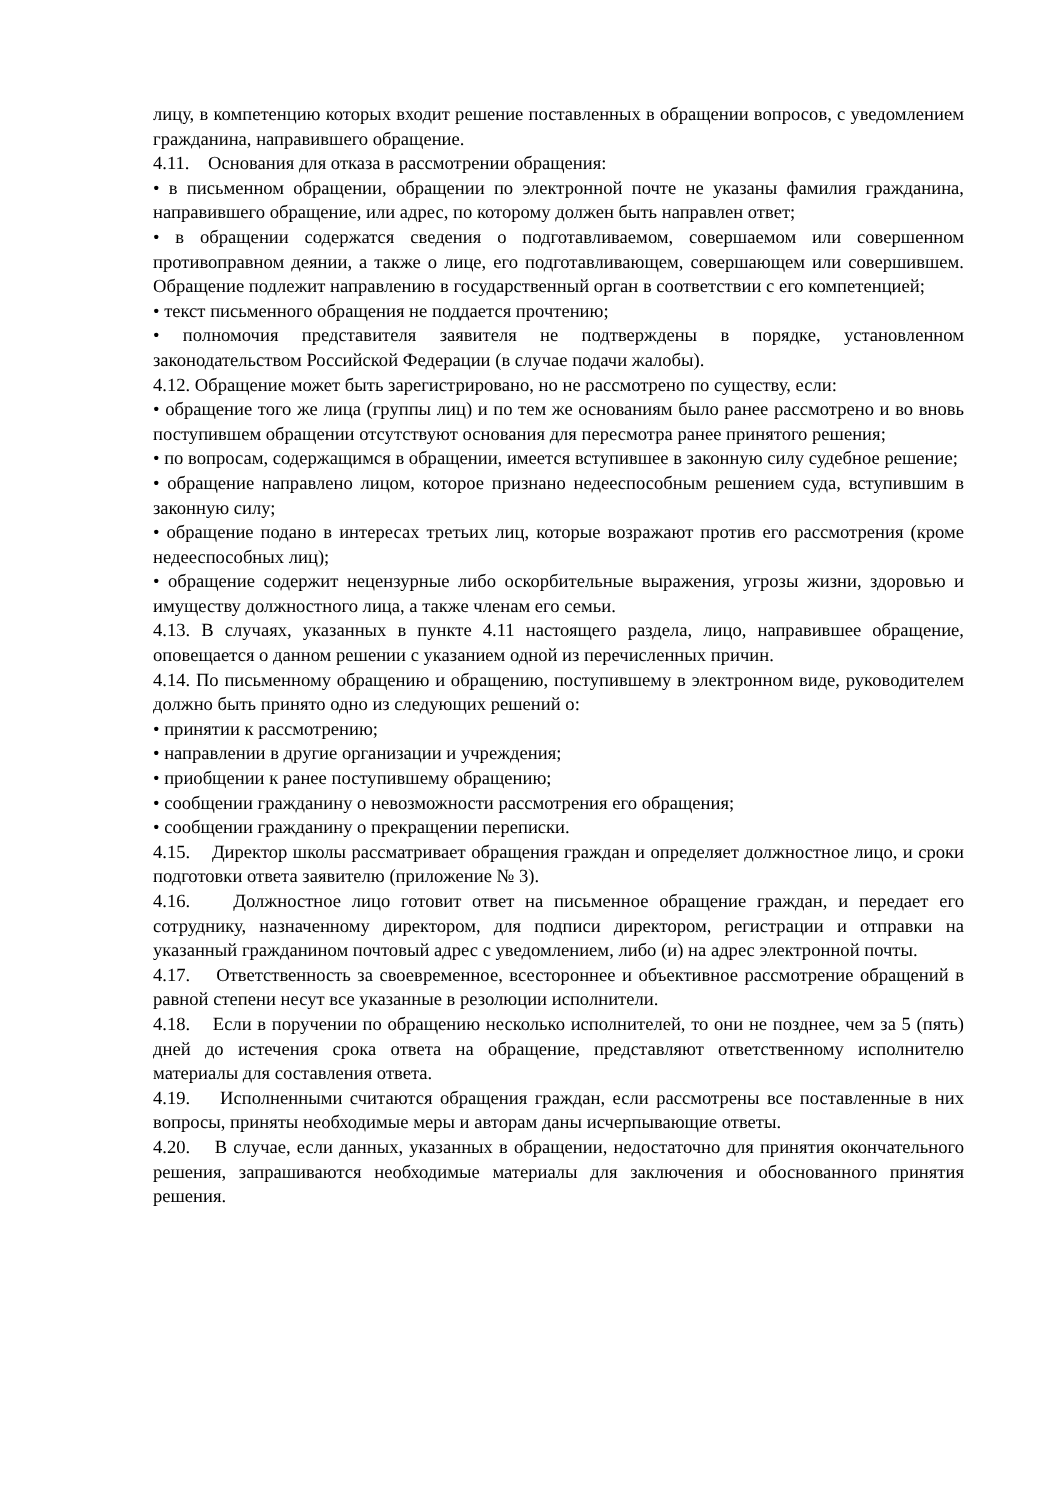лицу, в компетенцию которых входит решение поставленных в обращении вопросов, с уведомлением гражданина, направившего обращение.
4.11. Основания для отказа в рассмотрении обращения:
• в письменном обращении, обращении по электронной почте не указаны фамилия гражданина, направившего обращение, или адрес, по которому должен быть направлен ответ;
• в обращении содержатся сведения о подготавливаемом, совершаемом или совершенном противоправном деянии, а также о лице, его подготавливающем, совершающем или совершившем. Обращение подлежит направлению в государственный орган в соответствии с его компетенцией;
• текст письменного обращения не поддается прочтению;
• полномочия представителя заявителя не подтверждены в порядке, установленном законодательством Российской Федерации (в случае подачи жалобы).
4.12. Обращение может быть зарегистрировано, но не рассмотрено по существу, если:
• обращение того же лица (группы лиц) и по тем же основаниям было ранее рассмотрено и во вновь поступившем обращении отсутствуют основания для пересмотра ранее принятого решения;
• по вопросам, содержащимся в обращении, имеется вступившее в законную силу судебное решение;
• обращение направлено лицом, которое признано недееспособным решением суда, вступившим в законную силу;
• обращение подано в интересах третьих лиц, которые возражают против его рассмотрения (кроме недееспособных лиц);
• обращение содержит нецензурные либо оскорбительные выражения, угрозы жизни, здоровью и имуществу должностного лица, а также членам его семьи.
4.13. В случаях, указанных в пункте 4.11 настоящего раздела, лицо, направившее обращение, оповещается о данном решении с указанием одной из перечисленных причин.
4.14. По письменному обращению и обращению, поступившему в электронном виде, руководителем должно быть принято одно из следующих решений о:
• принятии к рассмотрению;
• направлении в другие организации и учреждения;
• приобщении к ранее поступившему обращению;
• сообщении гражданину о невозможности рассмотрения его обращения;
• сообщении гражданину о прекращении переписки.
4.15. Директор школы рассматривает обращения граждан и определяет должностное лицо, и сроки подготовки ответа заявителю (приложение № 3).
4.16. Должностное лицо готовит ответ на письменное обращение граждан, и передает его сотруднику, назначенному директором, для подписи директором, регистрации и отправки на указанный гражданином почтовый адрес с уведомлением, либо (и) на адрес электронной почты.
4.17. Ответственность за своевременное, всестороннее и объективное рассмотрение обращений в равной степени несут все указанные в резолюции исполнители.
4.18. Если в поручении по обращению несколько исполнителей, то они не позднее, чем за 5 (пять) дней до истечения срока ответа на обращение, представляют ответственному исполнителю материалы для составления ответа.
4.19. Исполненными считаются обращения граждан, если рассмотрены все поставленные в них вопросы, приняты необходимые меры и авторам даны исчерпывающие ответы.
4.20. В случае, если данных, указанных в обращении, недостаточно для принятия окончательного решения, запрашиваются необходимые материалы для заключения и обоснованного принятия решения.